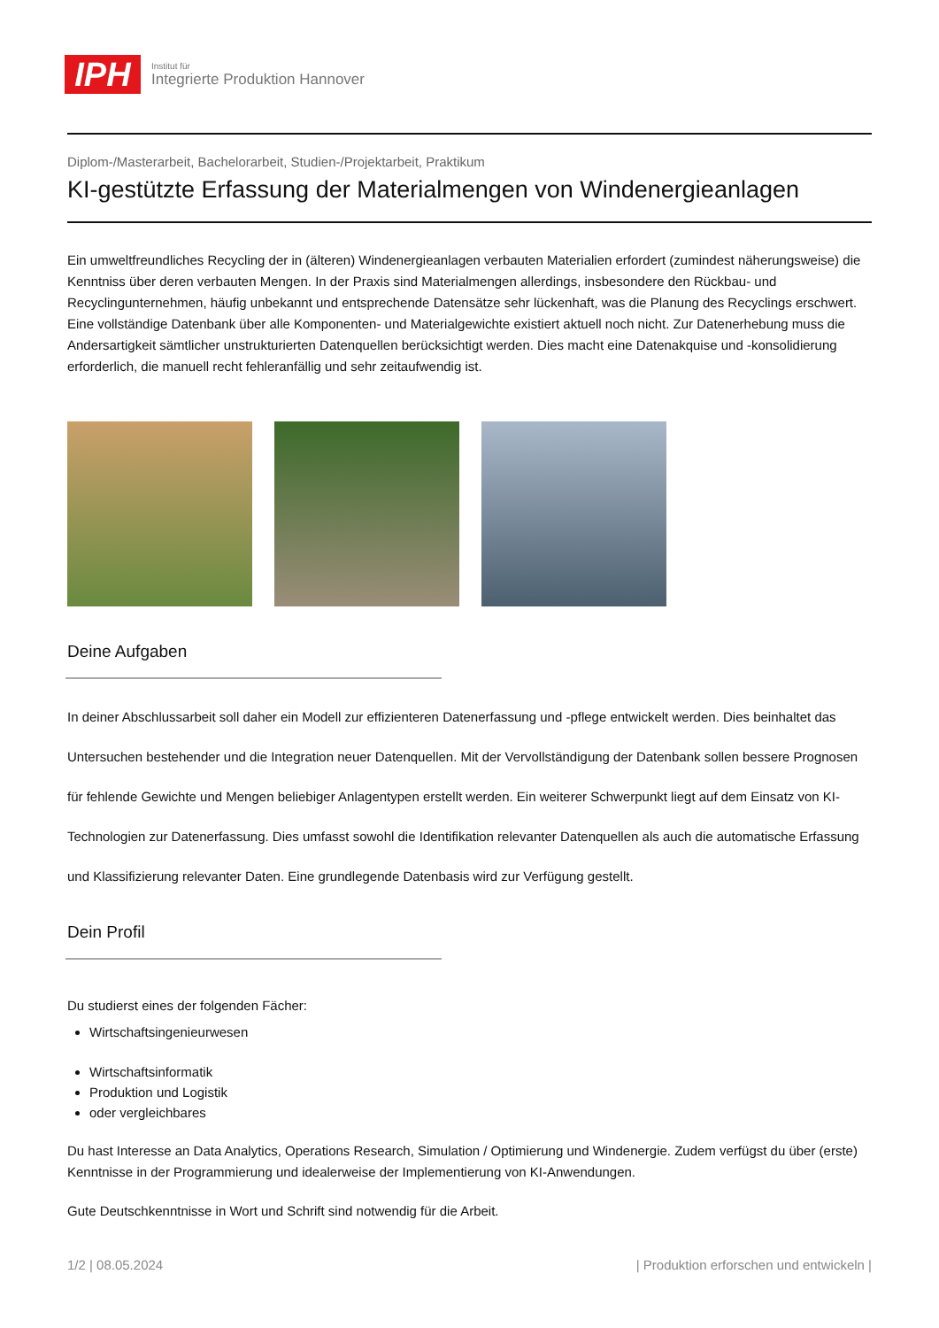IPH
Institut für
Integrierte Produktion Hannover
Diplom-/Masterarbeit, Bachelorarbeit, Studien-/Projektarbeit, Praktikum
KI-gestützte Erfassung der Materialmengen von Windenergieanlagen
Ein umweltfreundliches Recycling der in (älteren) Windenergieanlagen verbauten Materialien erfordert (zumindest näherungsweise) die Kenntniss über deren verbauten Mengen. In der Praxis sind Materialmengen allerdings, insbesondere den Rückbau- und Recyclingunternehmen, häufig unbekannt und entsprechende Datensätze sehr lückenhaft, was die Planung des Recyclings erschwert. Eine vollständige Datenbank über alle Komponenten- und Materialgewichte existiert aktuell noch nicht. Zur Datenerhebung muss die Andersartigkeit sämtlicher unstrukturierten Datenquellen berücksichtigt werden. Dies macht eine Datenakquise und -konsolidierung erforderlich, die manuell recht fehleranfällig und sehr zeitaufwendig ist.
Deine Aufgaben
In deiner Abschlussarbeit soll daher ein Modell zur effizienteren Datenerfassung und -pflege entwickelt werden. Dies beinhaltet das Untersuchen bestehender und die Integration neuer Datenquellen. Mit der Vervollständigung der Datenbank sollen bessere Prognosen für fehlende Gewichte und Mengen beliebiger Anlagentypen erstellt werden. Ein weiterer Schwerpunkt liegt auf dem Einsatz von KI-Technologien zur Datenerfassung. Dies umfasst sowohl die Identifikation relevanter Datenquellen als auch die automatische Erfassung und Klassifizierung relevanter Daten. Eine grundlegende Datenbasis wird zur Verfügung gestellt.
Dein Profil
Du studierst eines der folgenden Fächer:
Wirtschaftsingenieurwesen
Wirtschaftsinformatik
Produktion und Logistik
oder vergleichbares
Du hast Interesse an Data Analytics, Operations Research, Simulation / Optimierung und Windenergie. Zudem verfügst du über (erste) Kenntnisse in der Programmierung und idealerweise der Implementierung von KI-Anwendungen.
Gute Deutschkenntnisse in Wort und Schrift sind notwendig für die Arbeit.
1/2 | 08.05.2024 | Produktion erforschen und entwickeln |